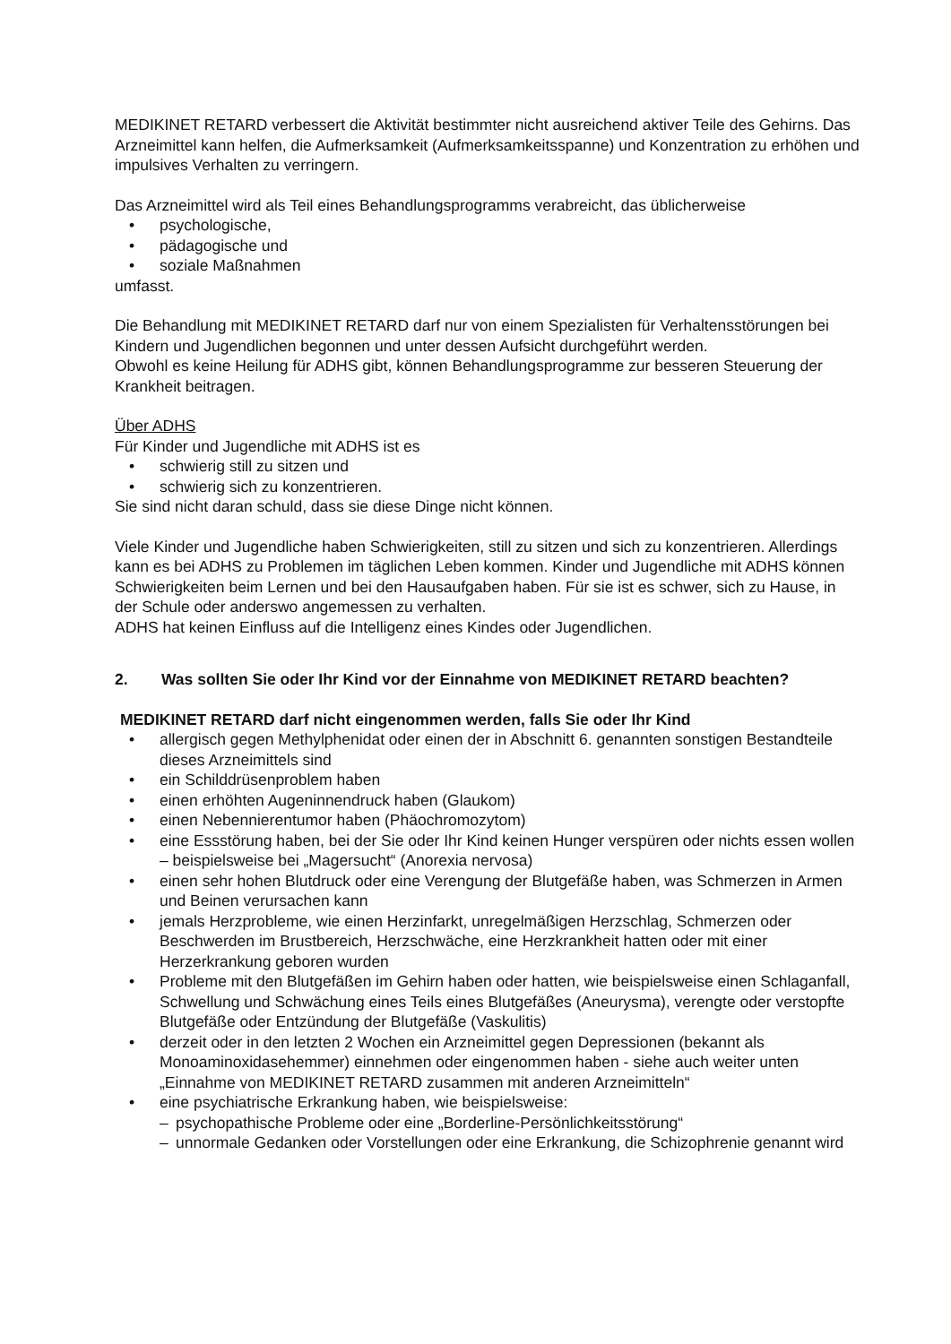MEDIKINET RETARD verbessert die Aktivität bestimmter nicht ausreichend aktiver Teile des Gehirns. Das Arzneimittel kann helfen, die Aufmerksamkeit (Aufmerksamkeitsspanne) und Konzentration zu erhöhen und impulsives Verhalten zu verringern.
Das Arzneimittel wird als Teil eines Behandlungsprogramms verabreicht, das üblicherweise
• psychologische,
• pädagogische und
• soziale Maßnahmen
umfasst.
Die Behandlung mit MEDIKINET RETARD darf nur von einem Spezialisten für Verhaltensstörungen bei Kindern und Jugendlichen begonnen und unter dessen Aufsicht durchgeführt werden.
Obwohl es keine Heilung für ADHS gibt, können Behandlungsprogramme zur besseren Steuerung der Krankheit beitragen.
Über ADHS
Für Kinder und Jugendliche mit ADHS ist es
• schwierig still zu sitzen und
• schwierig sich zu konzentrieren.
Sie sind nicht daran schuld, dass sie diese Dinge nicht können.
Viele Kinder und Jugendliche haben Schwierigkeiten, still zu sitzen und sich zu konzentrieren. Allerdings kann es bei ADHS zu Problemen im täglichen Leben kommen. Kinder und Jugendliche mit ADHS können Schwierigkeiten beim Lernen und bei den Hausaufgaben haben. Für sie ist es schwer, sich zu Hause, in der Schule oder anderswo angemessen zu verhalten.
ADHS hat keinen Einfluss auf die Intelligenz eines Kindes oder Jugendlichen.
2. Was sollten Sie oder Ihr Kind vor der Einnahme von MEDIKINET RETARD beachten?
MEDIKINET RETARD darf nicht eingenommen werden, falls Sie oder Ihr Kind
• allergisch gegen Methylphenidat oder einen der in Abschnitt 6. genannten sonstigen Bestandteile dieses Arzneimittels sind
• ein Schilddrüsenproblem haben
• einen erhöhten Augeninnendruck haben (Glaukom)
• einen Nebennierentumor haben (Phäochromozytom)
• eine Essstörung haben, bei der Sie oder Ihr Kind keinen Hunger verspüren oder nichts essen wollen – beispielsweise bei „Magersucht“ (Anorexia nervosa)
• einen sehr hohen Blutdruck oder eine Verengung der Blutgefäße haben, was Schmerzen in Armen und Beinen verursachen kann
• jemals Herzprobleme, wie einen Herzinfarkt, unregelmäßigen Herzschlag, Schmerzen oder Beschwerden im Brustbereich, Herzschwäche, eine Herzkrankheit hatten oder mit einer Herzerkrankung geboren wurden
• Probleme mit den Blutgefäßen im Gehirn haben oder hatten, wie beispielsweise einen Schlaganfall, Schwellung und Schwächung eines Teils eines Blutgefäßes (Aneurysma), verengte oder verstopfte Blutgefäße oder Entzündung der Blutgefäße (Vaskulitis)
• derzeit oder in den letzten 2 Wochen ein Arzneimittel gegen Depressionen (bekannt als Monoaminoxidasehemmer) einnehmen oder eingenommen haben - siehe auch weiter unten „Einnahme von MEDIKINET RETARD zusammen mit anderen Arzneimitteln“
• eine psychiatrische Erkrankung haben, wie beispielsweise:
– psychopathische Probleme oder eine „Borderline-Persönlichkeitsstörung“
– unnormale Gedanken oder Vorstellungen oder eine Erkrankung, die Schizophrenie genannt wird